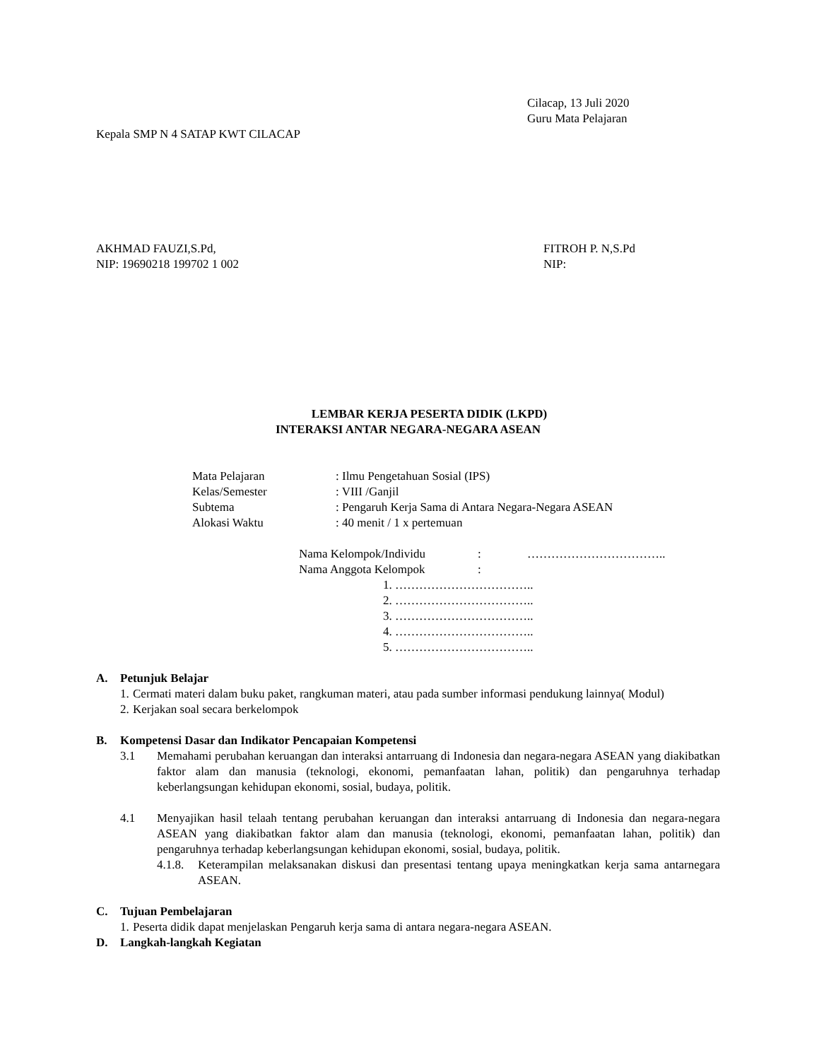Cilacap, 13 Juli 2020
Guru Mata Pelajaran
Kepala SMP N 4 SATAP KWT CILACAP
AKHMAD FAUZI,S.Pd,
NIP: 19690218 199702 1 002
FITROH P. N,S.Pd
NIP:
LEMBAR KERJA PESERTA DIDIK (LKPD)
INTERAKSI ANTAR NEGARA-NEGARA ASEAN
| Mata Pelajaran | : Ilmu Pengetahuan Sosial (IPS) |
| Kelas/Semester | : VIII /Ganjil |
| Subtema | : Pengaruh Kerja Sama di Antara Negara-Negara ASEAN |
| Alokasi Waktu | : 40 menit / 1 x pertemuan |
| Nama Kelompok/Individu | : | …………………………….. |
| Nama Anggota Kelompok | : | |
1. ……………………………..
2. ……………………………..
3. ……………………………..
4. ……………………………..
5. ……………………………..
A. Petunjuk Belajar
1. Cermati materi dalam buku paket, rangkuman materi, atau pada sumber informasi pendukung lainnya( Modul)
2. Kerjakan soal secara berkelompok
B. Kompetensi Dasar dan Indikator Pencapaian Kompetensi
3.1 Memahami perubahan keruangan dan interaksi antarruang di Indonesia dan negara-negara ASEAN yang diakibatkan faktor alam dan manusia (teknologi, ekonomi, pemanfaatan lahan, politik) dan pengaruhnya terhadap keberlangsungan kehidupan ekonomi, sosial, budaya, politik.
4.1 Menyajikan hasil telaah tentang perubahan keruangan dan interaksi antarruang di Indonesia dan negara-negara ASEAN yang diakibatkan faktor alam dan manusia (teknologi, ekonomi, pemanfaatan lahan, politik) dan pengaruhnya terhadap keberlangsungan kehidupan ekonomi, sosial, budaya, politik.
4.1.8. Keterampilan melaksanakan diskusi dan presentasi tentang upaya meningkatkan kerja sama antarnegara ASEAN.
C. Tujuan Pembelajaran
1. Peserta didik dapat menjelaskan Pengaruh kerja sama di antara negara-negara ASEAN.
D. Langkah-langkah Kegiatan